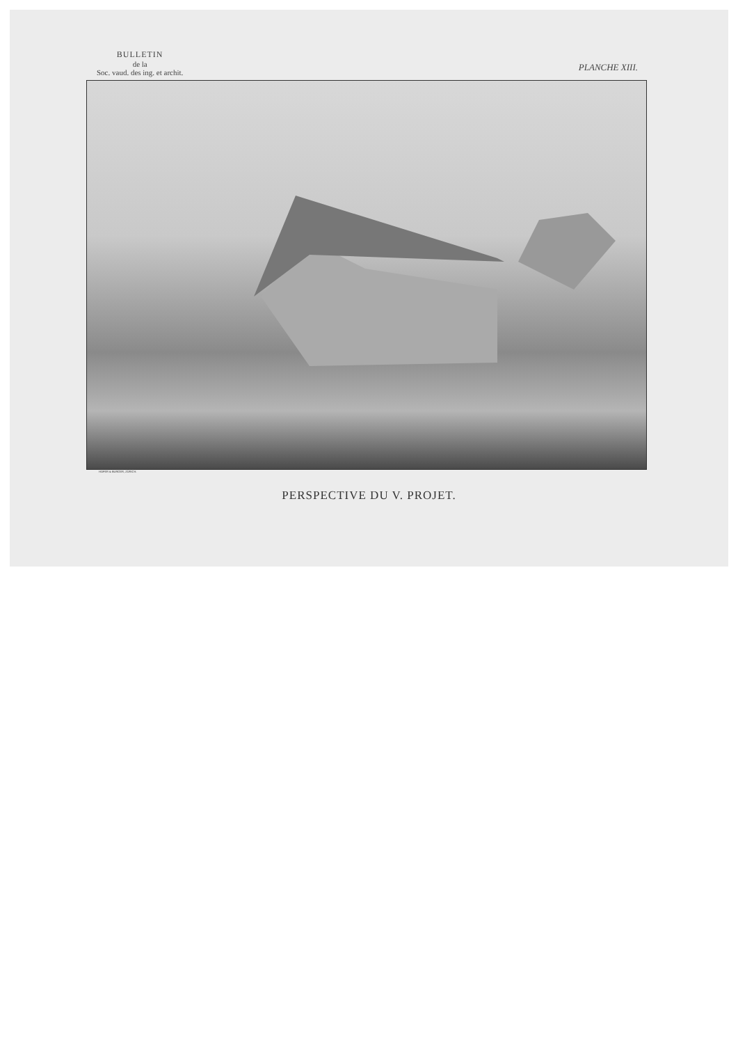BULLETIN
de la
Soc. vaud. des ing. et archit.
PLANCHE XIII.
HOFER & BURGER, ZÜRICH.
PERSPECTIVE DU V. PROJET.